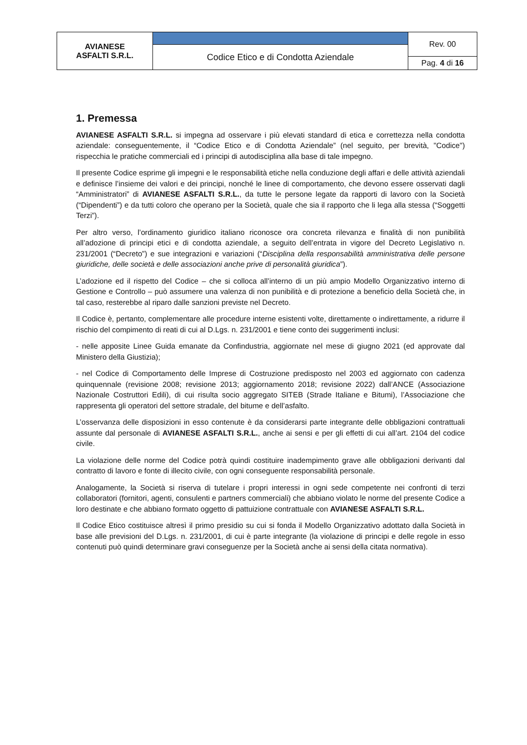| AVIANESE ASFALTI S.R.L. | | Rev. 00 |
| | Codice Etico e di Condotta Aziendale | |
| | | Pag. 4 di 16 |
1. Premessa
AVIANESE ASFALTI S.R.L. si impegna ad osservare i più elevati standard di etica e correttezza nella condotta aziendale: conseguentemente, il “Codice Etico e di Condotta Aziendale” (nel seguito, per brevità, "Codice") rispecchia le pratiche commerciali ed i principi di autodisciplina alla base di tale impegno.
Il presente Codice esprime gli impegni e le responsabilità etiche nella conduzione degli affari e delle attività aziendali e definisce l’insieme dei valori e dei principi, nonché le linee di comportamento, che devono essere osservati dagli “Amministratori” di AVIANESE ASFALTI S.R.L., da tutte le persone legate da rapporti di lavoro con la Società (“Dipendenti”) e da tutti coloro che operano per la Società, quale che sia il rapporto che li lega alla stessa (“Soggetti Terzi”).
Per altro verso, l’ordinamento giuridico italiano riconosce ora concreta rilevanza e finalità di non punibilità all’adozione di principi etici e di condotta aziendale, a seguito dell’entrata in vigore del Decreto Legislativo n. 231/2001 (“Decreto”) e sue integrazioni e variazioni (“Disciplina della responsabilità amministrativa delle persone giuridiche, delle società e delle associazioni anche prive di personalità giuridica”).
L’adozione ed il rispetto del Codice – che si colloca all’interno di un più ampio Modello Organizzativo interno di Gestione e Controllo – può assumere una valenza di non punibilità e di protezione a beneficio della Società che, in tal caso, resterebbe al riparo dalle sanzioni previste nel Decreto.
Il Codice è, pertanto, complementare alle procedure interne esistenti volte, direttamente o indirettamente, a ridurre il rischio del compimento di reati di cui al D.Lgs. n. 231/2001 e tiene conto dei suggerimenti inclusi:
- nelle apposite Linee Guida emanate da Confindustria, aggiornate nel mese di giugno 2021 (ed approvate dal Ministero della Giustizia);
- nel Codice di Comportamento delle Imprese di Costruzione predisposto nel 2003 ed aggiornato con cadenza quinquennale (revisione 2008; revisione 2013; aggiornamento 2018; revisione 2022) dall’ANCE (Associazione Nazionale Costruttori Edili), di cui risulta socio aggregato SITEB (Strade Italiane e Bitumi), l’Associazione che rappresenta gli operatori del settore stradale, del bitume e dell’asfalto.
L’osservanza delle disposizioni in esso contenute è da considerarsi parte integrante delle obbligazioni contrattuali assunte dal personale di AVIANESE ASFALTI S.R.L., anche ai sensi e per gli effetti di cui all’art. 2104 del codice civile.
La violazione delle norme del Codice potrà quindi costituire inadempimento grave alle obbligazioni derivanti dal contratto di lavoro e fonte di illecito civile, con ogni conseguente responsabilità personale.
Analogamente, la Società si riserva di tutelare i propri interessi in ogni sede competente nei confronti di terzi collaboratori (fornitori, agenti, consulenti e partners commerciali) che abbiano violato le norme del presente Codice a loro destinate e che abbiano formato oggetto di pattuizione contrattuale con AVIANESE ASFALTI S.R.L.
Il Codice Etico costituisce altresì il primo presidio su cui si fonda il Modello Organizzativo adottato dalla Società in base alle previsioni del D.Lgs. n. 231/2001, di cui è parte integrante (la violazione di principi e delle regole in esso contenuti può quindi determinare gravi conseguenze per la Società anche ai sensi della citata normativa).